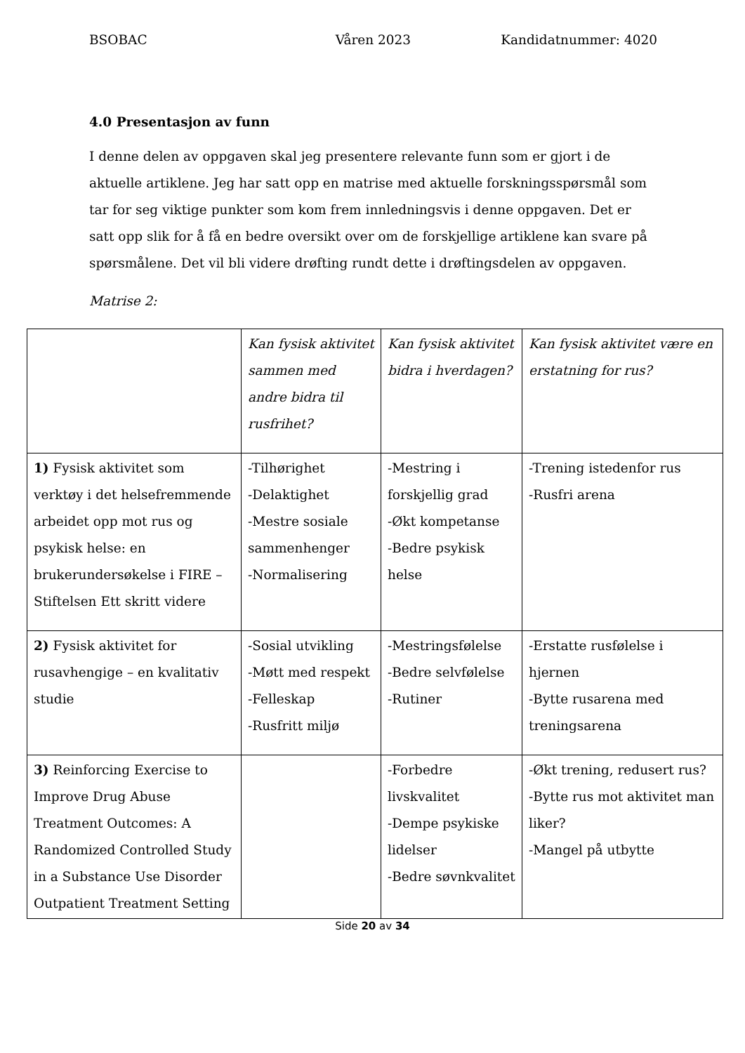BSOBAC Våren 2023 Kandidatnummer: 4020
4.0 Presentasjon av funn
I denne delen av oppgaven skal jeg presentere relevante funn som er gjort i de aktuelle artiklene. Jeg har satt opp en matrise med aktuelle forskningsspørsmål som tar for seg viktige punkter som kom frem innledningsvis i denne oppgaven. Det er satt opp slik for å få en bedre oversikt over om de forskjellige artiklene kan svare på spørsmålene. Det vil bli videre drøfting rundt dette i drøftingsdelen av oppgaven.
Matrise 2:
| | Kan fysisk aktivitet sammen med andre bidra til rusfrihet? | Kan fysisk aktivitet bidra i hverdagen? | Kan fysisk aktivitet være en erstatning for rus? |
| 1) Fysisk aktivitet som verktøy i det helsefremmende arbeidet opp mot rus og psykisk helse: en brukerundersøkelse i FIRE – Stiftelsen Ett skritt videre | -Tilhørighet -Delaktighet -Mestre sosiale sammenhenger -Normalisering | -Mestring i forskjellig grad -Økt kompetanse -Bedre psykisk helse | -Trening istedenfor rus -Rusfri arena |
| 2) Fysisk aktivitet for rusavhengige – en kvalitativ studie | -Sosial utvikling -Møtt med respekt -Felleskap -Rusfritt miljø | -Mestringsfølelse -Bedre selvfølelse -Rutiner | -Erstatte rusfølelse i hjernen -Bytte rusarena med treningsarena |
| 3) Reinforcing Exercise to Improve Drug Abuse Treatment Outcomes: A Randomized Controlled Study in a Substance Use Disorder Outpatient Treatment Setting | | -Forbedre livskvalitet -Dempe psykiske lidelser -Bedre søvnkvalitet | -Økt trening, redusert rus? -Bytte rus mot aktivitet man liker? -Mangel på utbytte |
Side 20 av 34